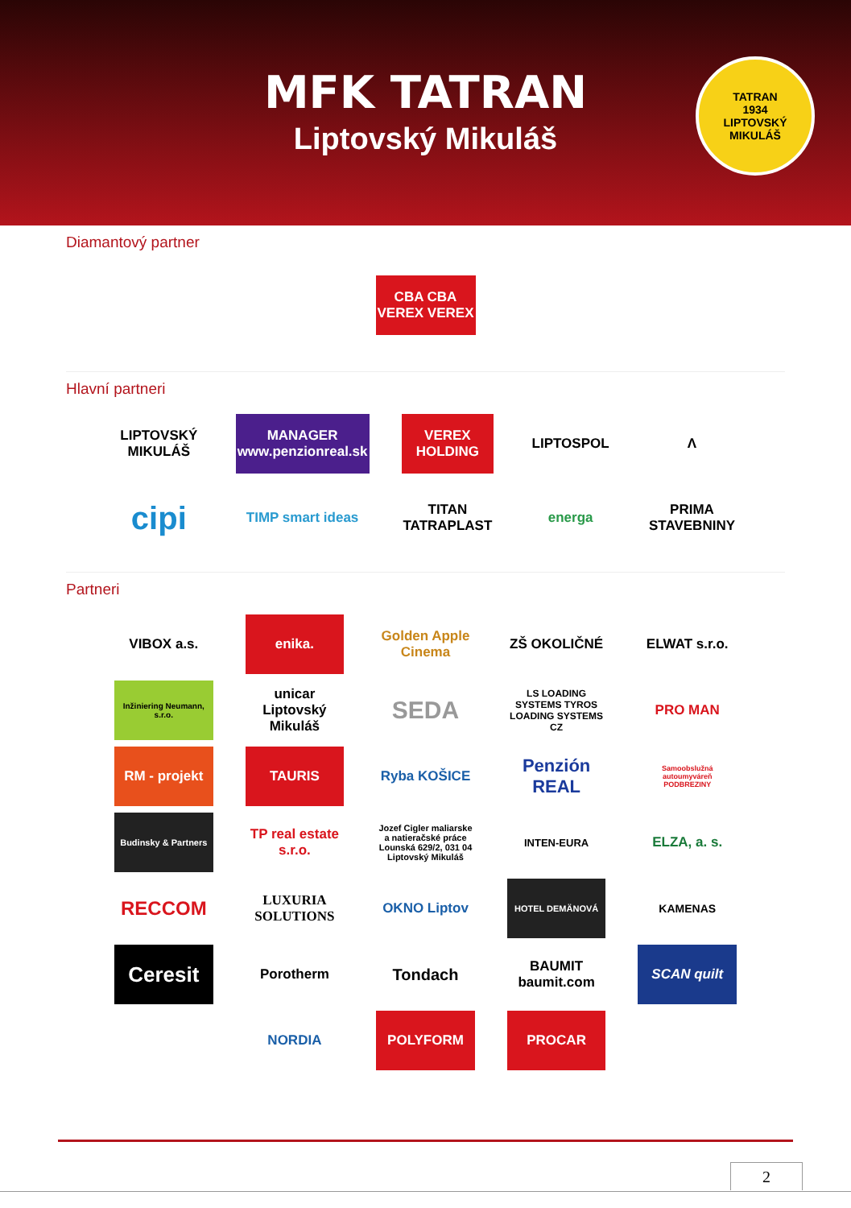MFK TATRAN
Liptovský Mikuláš
TATRAN
1934
LIPTOVSKÝ MIKULÁŠ
Diamantový partner
CBA CBA
VEREX VEREX
Hlavní partneri
LIPTOVSKÝ MIKULÁŠ
MANAGER
www.penzionreal.sk
VEREX HOLDING
LIPTOSPOL
Λ
cipi
TIMP smart ideas
TITAN TATRAPLAST
energa
PRIMA STAVEBNINY
Partneri
VIBOX a.s.
enika.
Golden Apple Cinema
ZŠ OKOLIČNÉ
ELWAT s.r.o.
Inžiniering Neumann, s.r.o.
unicar Liptovský Mikuláš
SEDA
LS LOADING SYSTEMS TYROS LOADING SYSTEMS CZ
PRO MAN
RM - projekt
TAURIS
Ryba KOŠICE
Penzión REAL
Samoobslužná autoumyváreň PODBREZINY
Budinsky & Partners
TP real estate s.r.o.
Jozef Cigler maliarske a natieračské práce Lounská 629/2, 031 04 Liptovský Mikuláš
INTEN-EURA
ELZA, a. s.
RECCOM
LUXURIA SOLUTIONS
OKNO Liptov
HOTEL DEMÄNOVÁ
KAMENAS
Ceresit
Porotherm
Tondach
BAUMIT baumit.com
SCAN quilt
NORDIA
POLYFORM
PROCAR
2